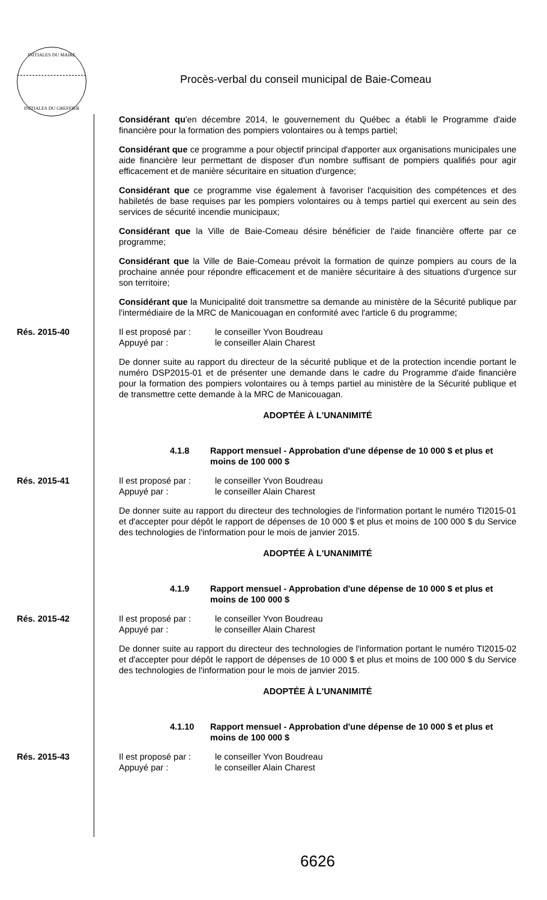INITIALES DU MAIRE
INITIALES DU GREFFIER
Procès-verbal du conseil municipal de Baie-Comeau
Considérant qu'en décembre 2014, le gouvernement du Québec a établi le Programme d'aide financière pour la formation des pompiers volontaires ou à temps partiel;
Considérant que ce programme a pour objectif principal d'apporter aux organisations municipales une aide financière leur permettant de disposer d'un nombre suffisant de pompiers qualifiés pour agir efficacement et de manière sécuritaire en situation d'urgence;
Considérant que ce programme vise également à favoriser l'acquisition des compétences et des habiletés de base requises par les pompiers volontaires ou à temps partiel qui exercent au sein des services de sécurité incendie municipaux;
Considérant que la Ville de Baie-Comeau désire bénéficier de l'aide financière offerte par ce programme;
Considérant que la Ville de Baie-Comeau prévoit la formation de quinze pompiers au cours de la prochaine année pour répondre efficacement et de manière sécuritaire à des situations d'urgence sur son territoire;
Considérant que la Municipalité doit transmettre sa demande au ministère de la Sécurité publique par l'intermédiaire de la MRC de Manicouagan en conformité avec l'article 6 du programme;
Rés. 2015-40
Il est proposé par :
Appuyé par :
le conseiller Yvon Boudreau
le conseiller Alain Charest
De donner suite au rapport du directeur de la sécurité publique et de la protection incendie portant le numéro DSP2015-01 et de présenter une demande dans le cadre du Programme d'aide financière pour la formation des pompiers volontaires ou à temps partiel au ministère de la Sécurité publique et de transmettre cette demande à la MRC de Manicouagan.
ADOPTÉE À L'UNANIMITÉ
4.1.8 Rapport mensuel - Approbation d'une dépense de 10 000 $ et plus et moins de 100 000 $
Rés. 2015-41
Il est proposé par :
Appuyé par :
le conseiller Yvon Boudreau
le conseiller Alain Charest
De donner suite au rapport du directeur des technologies de l'information portant le numéro TI2015-01 et d'accepter pour dépôt le rapport de dépenses de 10 000 $ et plus et moins de 100 000 $ du Service des technologies de l'information pour le mois de janvier 2015.
ADOPTÉE À L'UNANIMITÉ
4.1.9 Rapport mensuel - Approbation d'une dépense de 10 000 $ et plus et moins de 100 000 $
Rés. 2015-42
Il est proposé par :
Appuyé par :
le conseiller Yvon Boudreau
le conseiller Alain Charest
De donner suite au rapport du directeur des technologies de l'information portant le numéro TI2015-02 et d'accepter pour dépôt le rapport de dépenses de 10 000 $ et plus et moins de 100 000 $ du Service des technologies de l'information pour le mois de janvier 2015.
ADOPTÉE À L'UNANIMITÉ
4.1.10 Rapport mensuel - Approbation d'une dépense de 10 000 $ et plus et moins de 100 000 $
Rés. 2015-43
Il est proposé par :
Appuyé par :
le conseiller Yvon Boudreau
le conseiller Alain Charest
6626